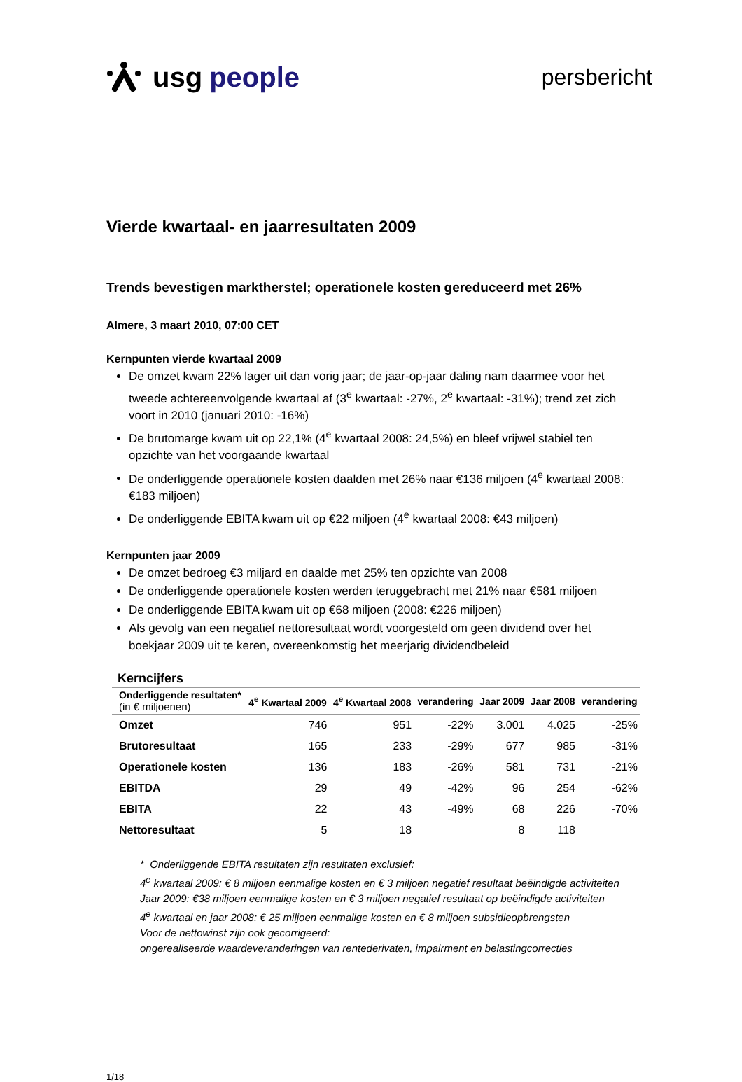usg people
persbericht
Vierde kwartaal- en jaarresultaten 2009
Trends bevestigen marktherstel; operationele kosten gereduceerd met 26%
Almere, 3 maart 2010, 07:00 CET
Kernpunten vierde kwartaal 2009
De omzet kwam 22% lager uit dan vorig jaar; de jaar-op-jaar daling nam daarmee voor het tweede achtereenvolgende kwartaal af (3<sup>e</sup> kwartaal: -27%, 2<sup>e</sup> kwartaal: -31%); trend zet zich voort in 2010 (januari 2010: -16%)
De brutomarge kwam uit op 22,1% (4<sup>e</sup> kwartaal 2008: 24,5%) en bleef vrijwel stabiel ten opzichte van het voorgaande kwartaal
De onderliggende operationele kosten daalden met 26% naar €136 miljoen (4<sup>e</sup> kwartaal 2008: €183 miljoen)
De onderliggende EBITA kwam uit op €22 miljoen (4<sup>e</sup> kwartaal 2008: €43 miljoen)
Kernpunten jaar 2009
De omzet bedroeg €3 miljard en daalde met 25% ten opzichte van 2008
De onderliggende operationele kosten werden teruggebracht met 21% naar €581 miljoen
De onderliggende EBITA kwam uit op €68 miljoen (2008: €226 miljoen)
Als gevolg van een negatief nettoresultaat wordt voorgesteld om geen dividend over het boekjaar 2009 uit te keren, overeenkomstig het meerjarig dividendbeleid
Kerncijfers
| Onderliggende resultaten* (in € miljoenen) | 4<sup>e</sup> Kwartaal 2009 | 4<sup>e</sup> Kwartaal 2008 | verandering | Jaar 2009 | Jaar 2008 | verandering |
| --- | --- | --- | --- | --- | --- | --- |
| Omzet | 746 | 951 | -22% | 3.001 | 4.025 | -25% |
| Brutoresultaat | 165 | 233 | -29% | 677 | 985 | -31% |
| Operationele kosten | 136 | 183 | -26% | 581 | 731 | -21% |
| EBITDA | 29 | 49 | -42% | 96 | 254 | -62% |
| EBITA | 22 | 43 | -49% | 68 | 226 | -70% |
| Nettoresultaat | 5 | 18 | | 8 | 118 | |
* Onderliggende EBITA resultaten zijn resultaten exclusief:
4<sup>e</sup> kwartaal 2009: € 8 miljoen eenmalige kosten en € 3 miljoen negatief resultaat beëindigde activiteiten
Jaar 2009: €38 miljoen eenmalige kosten en € 3 miljoen negatief resultaat op beëindigde activiteiten
4<sup>e</sup> kwartaal en jaar 2008: € 25 miljoen eenmalige kosten en € 8 miljoen subsidieopbrengsten
Voor de nettowinst zijn ook gecorrigeerd:
ongerealiseerde waardeveranderingen van rentederivaten, impairment en belastingcorrecties
1/18